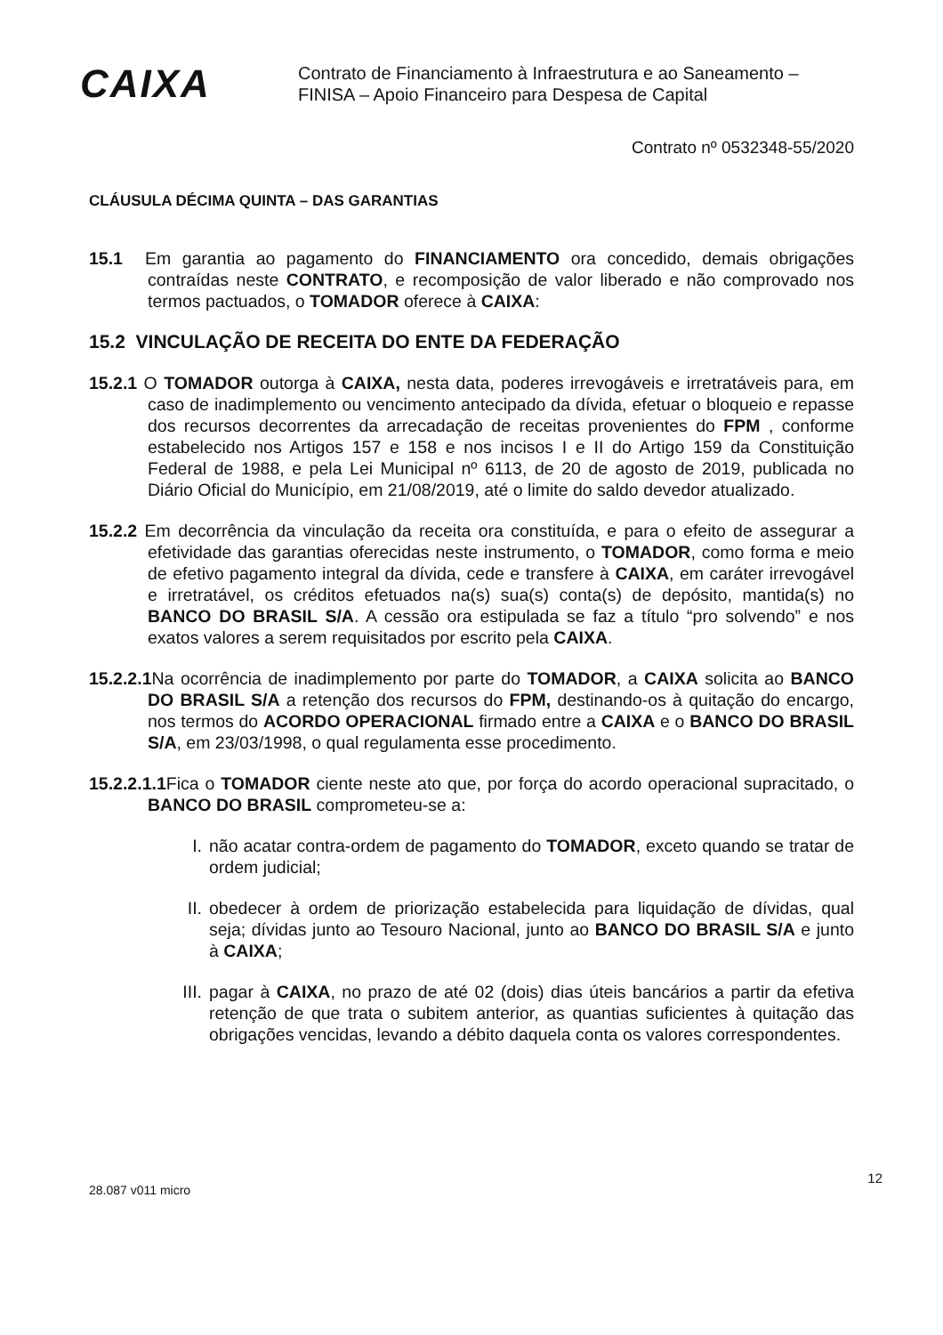CAIXA
Contrato de Financiamento à Infraestrutura e ao Saneamento –
FINISA – Apoio Financeiro para Despesa de Capital
Contrato nº 0532348-55/2020
CLÁUSULA DÉCIMA QUINTA – DAS GARANTIAS
15.1 Em garantia ao pagamento do FINANCIAMENTO ora concedido, demais obrigações contraídas neste CONTRATO, e recomposição de valor liberado e não comprovado nos termos pactuados, o TOMADOR oferece à CAIXA:
15.2 VINCULAÇÃO DE RECEITA DO ENTE DA FEDERAÇÃO
15.2.1 O TOMADOR outorga à CAIXA, nesta data, poderes irrevogáveis e irretratáveis para, em caso de inadimplemento ou vencimento antecipado da dívida, efetuar o bloqueio e repasse dos recursos decorrentes da arrecadação de receitas provenientes do FPM , conforme estabelecido nos Artigos 157 e 158 e nos incisos I e II do Artigo 159 da Constituição Federal de 1988, e pela Lei Municipal nº 6113, de 20 de agosto de 2019, publicada no Diário Oficial do Município, em 21/08/2019, até o limite do saldo devedor atualizado.
15.2.2 Em decorrência da vinculação da receita ora constituída, e para o efeito de assegurar a efetividade das garantias oferecidas neste instrumento, o TOMADOR, como forma e meio de efetivo pagamento integral da dívida, cede e transfere à CAIXA, em caráter irrevogável e irretratável, os créditos efetuados na(s) sua(s) conta(s) de depósito, mantida(s) no BANCO DO BRASIL S/A. A cessão ora estipulada se faz a título “pro solvendo” e nos exatos valores a serem requisitados por escrito pela CAIXA.
15.2.2.1 Na ocorrência de inadimplemento por parte do TOMADOR, a CAIXA solicita ao BANCO DO BRASIL S/A a retenção dos recursos do FPM, destinando-os à quitação do encargo, nos termos do ACORDO OPERACIONAL firmado entre a CAIXA e o BANCO DO BRASIL S/A, em 23/03/1998, o qual regulamenta esse procedimento.
15.2.2.1.1 Fica o TOMADOR ciente neste ato que, por força do acordo operacional supracitado, o BANCO DO BRASIL comprometeu-se a:
I. não acatar contra-ordem de pagamento do TOMADOR, exceto quando se tratar de ordem judicial;
II. obedecer à ordem de priorização estabelecida para liquidação de dívidas, qual seja; dívidas junto ao Tesouro Nacional, junto ao BANCO DO BRASIL S/A e junto à CAIXA;
III. pagar à CAIXA, no prazo de até 02 (dois) dias úteis bancários a partir da efetiva retenção de que trata o subitem anterior, as quantias suficientes à quitação das obrigações vencidas, levando a débito daquela conta os valores correspondentes.
28.087 v011 micro
12